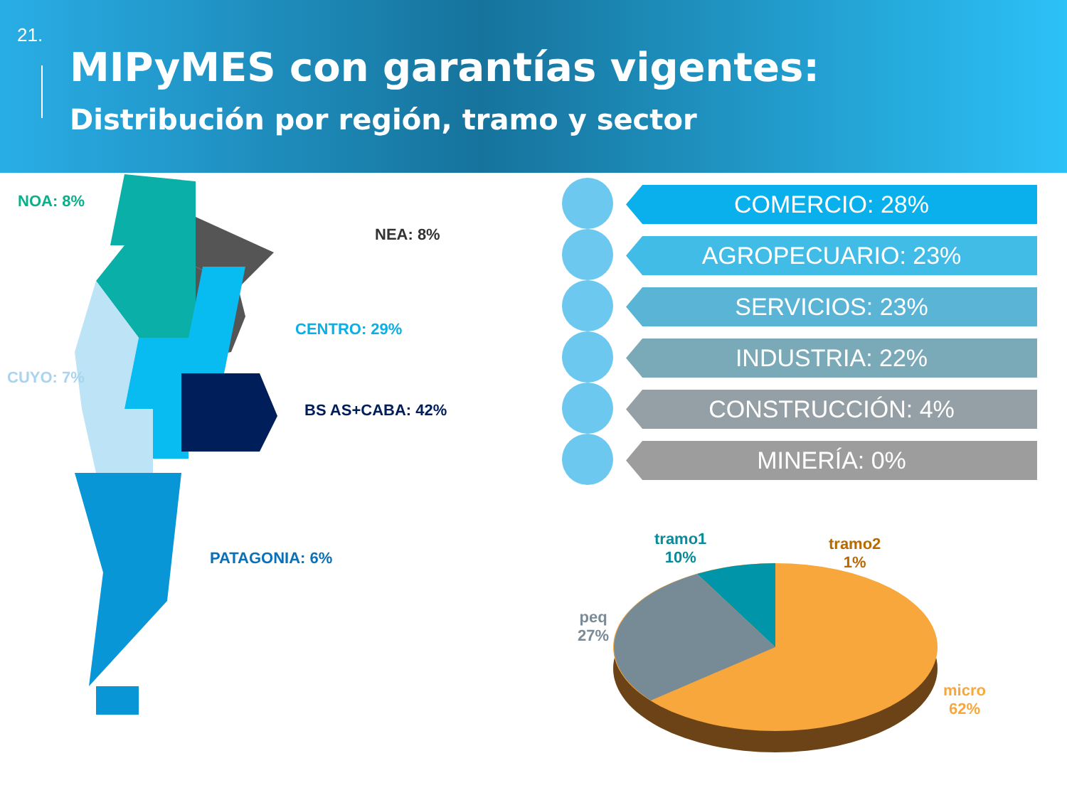21.
MIPyMES con garantías vigentes:
Distribución por región, tramo y sector
NOA: 8%
NEA: 8%
CENTRO: 29%
CUYO: 7%
BS AS+CABA: 42%
PATAGONIA: 6%
COMERCIO: 28%
AGROPECUARIO: 23%
SERVICIOS: 23%
INDUSTRIA: 22%
CONSTRUCCIÓN: 4%
MINERÍA: 0%
tramo1
10%
tramo2
1%
peq
27%
micro
62%